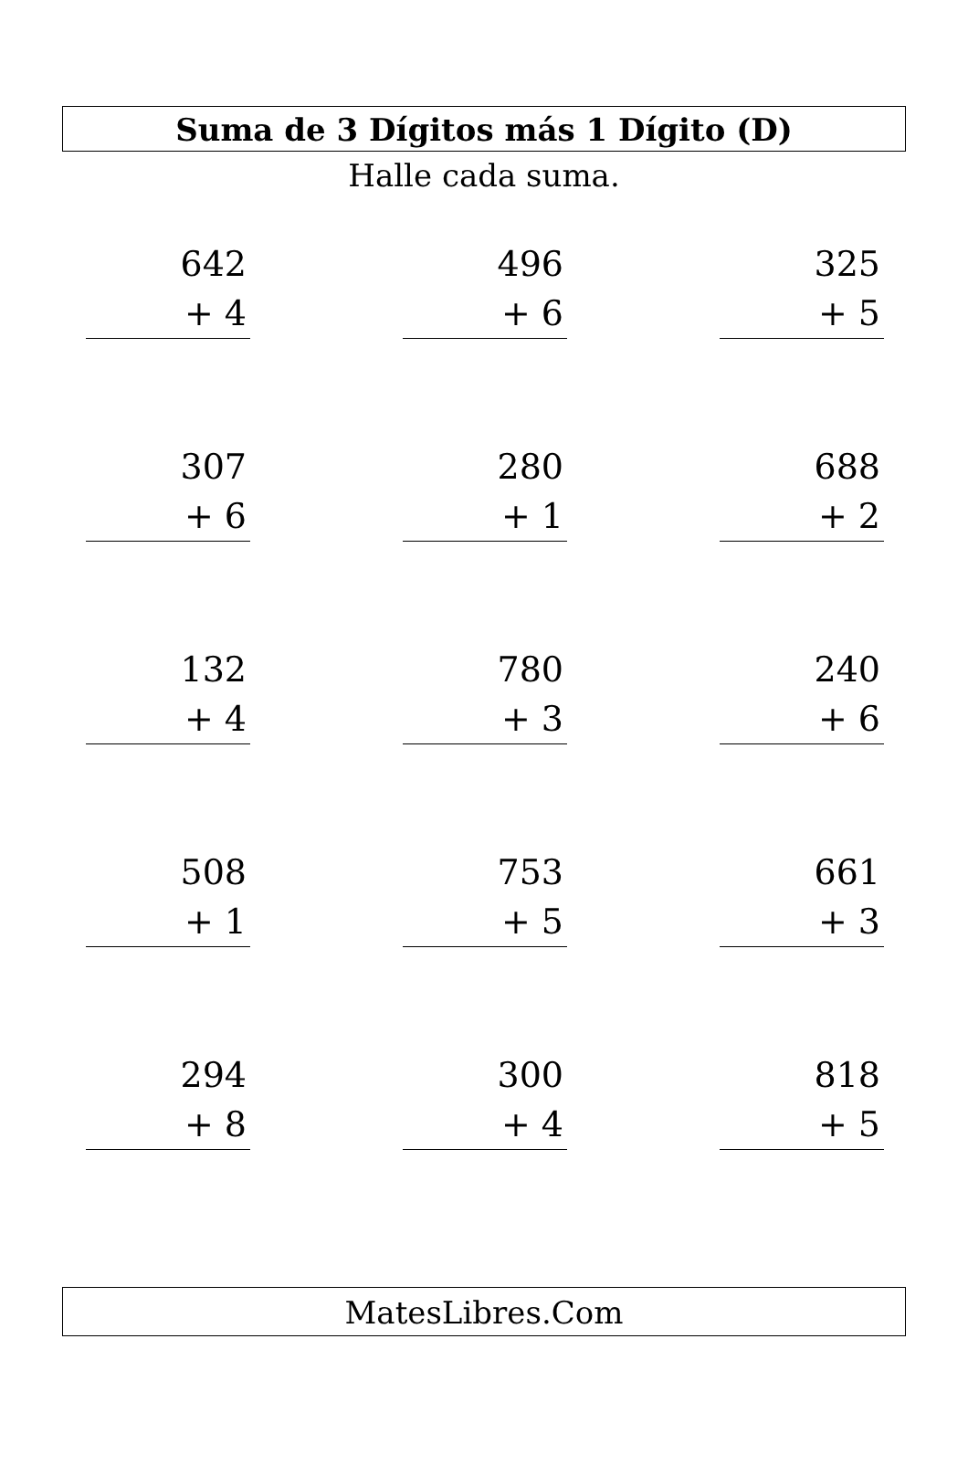Suma de 3 Dígitos más 1 Dígito (D)
Halle cada suma.
642
+ 4
496
+ 6
325
+ 5
307
+ 6
280
+ 1
688
+ 2
132
+ 4
780
+ 3
240
+ 6
508
+ 1
753
+ 5
661
+ 3
294
+ 8
300
+ 4
818
+ 5
MatesLibres.Com